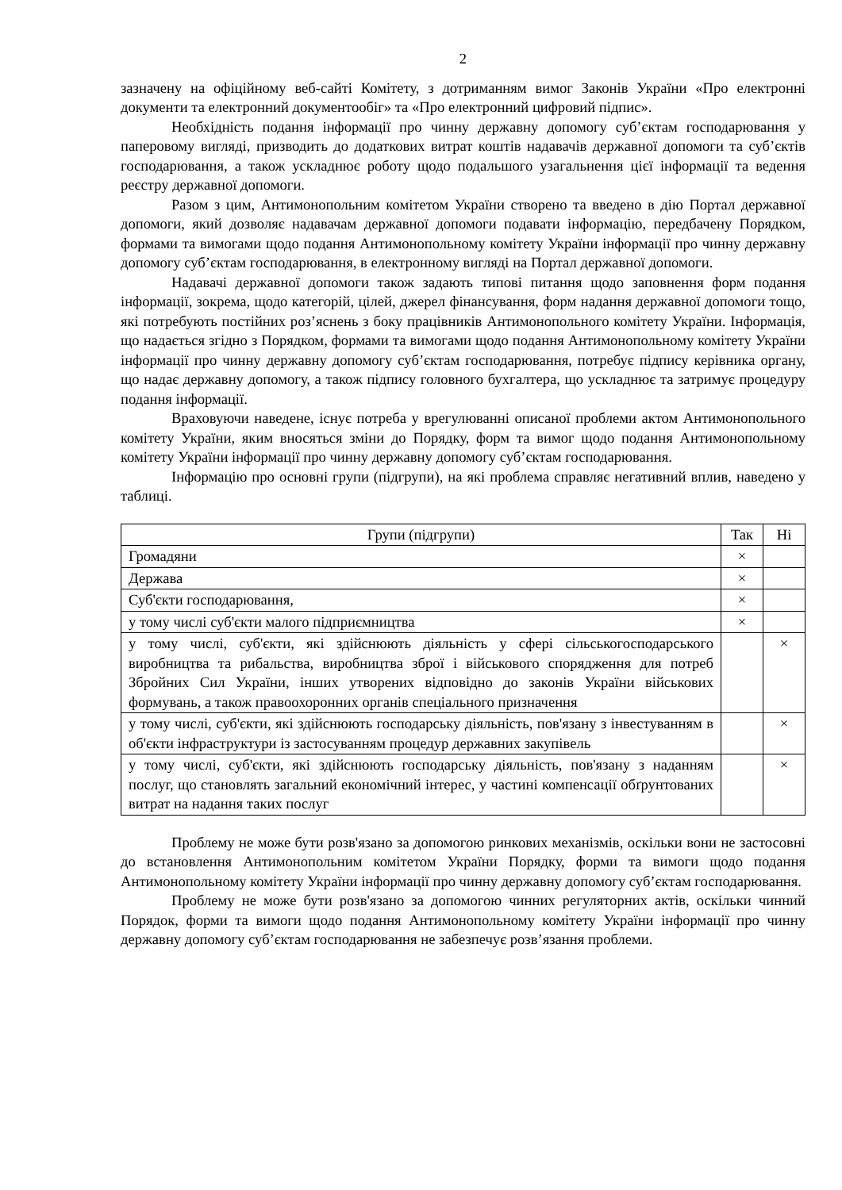2
зазначену на офіційному веб-сайті Комітету, з дотриманням вимог Законів України «Про електронні документи та електронний документообіг» та «Про електронний цифровий підпис».
Необхідність подання інформації про чинну державну допомогу суб’єктам господарювання у паперовому вигляді, призводить до додаткових витрат коштів надавачів державної допомоги та суб’єктів господарювання, а також ускладнює роботу щодо подальшого узагальнення цієї інформації та ведення реєстру державної допомоги.
Разом з цим, Антимонопольним комітетом України створено та введено в дію Портал державної допомоги, який дозволяє надавачам державної допомоги подавати інформацію, передбачену Порядком, формами та вимогами щодо подання Антимонопольному комітету України інформації про чинну державну допомогу суб’єктам господарювання, в електронному вигляді на Портал державної допомоги.
Надавачі державної допомоги також задають типові питання щодо заповнення форм подання інформації, зокрема, щодо категорій, цілей, джерел фінансування, форм надання державної допомоги тощо, які потребують постійних роз’яснень з боку працівників Антимонопольного комітету України. Інформація, що надається згідно з Порядком, формами та вимогами щодо подання Антимонопольному комітету України інформації про чинну державну допомогу суб’єктам господарювання, потребує підпису керівника органу, що надає державну допомогу, а також підпису головного бухгалтера, що ускладнює та затримує процедуру подання інформації.
Враховуючи наведене, існує потреба у врегулюванні описаної проблеми актом Антимонопольного комітету України, яким вносяться зміни до Порядку, форм та вимог щодо подання Антимонопольному комітету України інформації про чинну державну допомогу суб’єктам господарювання.
Інформацію про основні групи (підгрупи), на які проблема справляє негативний вплив, наведено у таблиці.
| Групи (підгрупи) | Так | Ні |
| --- | --- | --- |
| Громадяни | × | |
| Держава | × | |
| Суб'єкти господарювання, | × | |
| у тому числі суб'єкти малого підприємництва | × | |
| у тому числі, суб'єкти, які здійснюють діяльність у сфері сільськогосподарського виробництва та рибальства, виробництва зброї і військового спорядження для потреб Збройних Сил України, інших утворених відповідно до законів України військових формувань, а також правоохоронних органів спеціального призначення | | × |
| у тому числі, суб'єкти, які здійснюють господарську діяльність, пов'язану з інвестуванням в об'єкти інфраструктури із застосуванням процедур державних закупівель | | × |
| у тому числі, суб'єкти, які здійснюють господарську діяльність, пов'язану з наданням послуг, що становлять загальний економічний інтерес, у частині компенсації обґрунтованих витрат на надання таких послуг | | × |
Проблему не може бути розв'язано за допомогою ринкових механізмів, оскільки вони не застосовні до встановлення Антимонопольним комітетом України Порядку, форми та вимоги щодо подання Антимонопольному комітету України інформації про чинну державну допомогу суб’єктам господарювання.
Проблему не може бути розв'язано за допомогою чинних регуляторних актів, оскільки чинний Порядок, форми та вимоги щодо подання Антимонопольному комітету України інформації про чинну державну допомогу суб’єктам господарювання не забезпечує розв’язання проблеми.